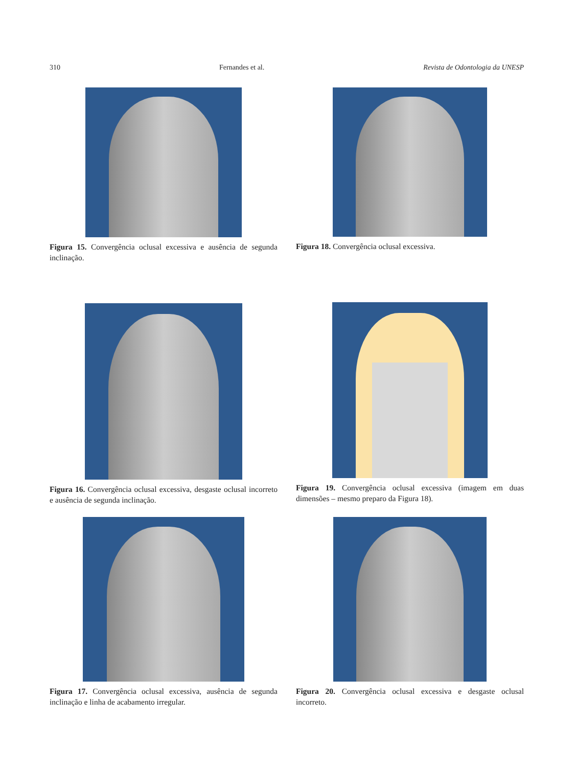310 Fernandes et al. Revista de Odontologia da UNESP
Figura 15. Convergência oclusal excessiva e ausência de segunda inclinação.
Figura 18. Convergência oclusal excessiva.
Figura 16. Convergência oclusal excessiva, desgaste oclusal incorreto e ausência de segunda inclinação.
Figura 19. Convergência oclusal excessiva (imagem em duas dimensões – mesmo preparo da Figura 18).
Figura 17. Convergência oclusal excessiva, ausência de segunda inclinação e linha de acabamento irregular.
Figura 20. Convergência oclusal excessiva e desgaste oclusal incorreto.